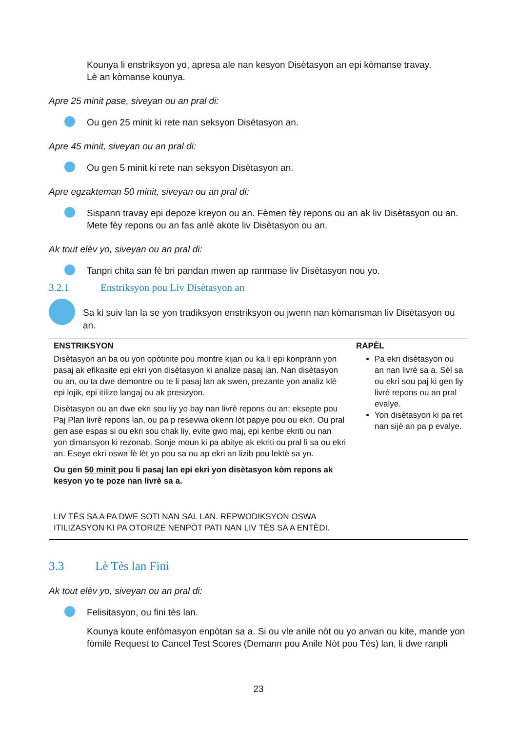Kounya li enstriksyon yo, apresa ale nan kesyon Disètasyon an epi kòmanse travay.
Lè an kòmanse kounya.
Apre 25 minit pase, siveyan ou an pral di:
Ou gen 25 minit ki rete nan seksyon Disètasyon an.
Apre 45 minit, siveyan ou an pral di:
Ou gen 5 minit ki rete nan seksyon Disètasyon an.
Apre egzakteman 50 minit, siveyan ou an pral di:
Sispann travay epi depoze kreyon ou an. Fèmen fèy repons ou an ak liv Disètasyon ou an. Mete fèy repons ou an fas anlè akote liv Disètasyon ou an.
Ak tout elèv yo, siveyan ou an pral di:
Tanpri chita san fè bri pandan mwen ap ranmase liv Disètasyon nou yo.
3.2.1 Enstriksyon pou Liv Disètasyon an
Sa ki suiv lan la se yon tradiksyon enstriksyon ou jwenn nan kòmansman liv Disètasyon ou an.
| ENSTRIKSYON | RAPÈL |
| --- | --- |
| Disètasyon an ba ou yon opòtinite pou montre kijan ou ka li epi konprann yon pasaj ak efikasite epi ekri yon disètasyon ki analize pasaj lan. Nan disètasyon ou an, ou ta dwe demontre ou te li pasaj lan ak swen, prezante yon analiz klè epi lojik, epi itilize langaj ou ak presizyon. Disètasyon ou an dwe ekri sou liy yo bay nan livrè repons ou an; eksepte pou Paj Plan livrè repons lan, ou pa p resevwa okenn lòt papye pou ou ekri. Ou pral gen ase espas si ou ekri sou chak liy, evite gwo maj, epi kenbe ekriti ou nan yon dimansyon ki rezonab. Sonje moun ki pa abitye ak ekriti ou pral li sa ou ekri an. Eseye ekri oswa fè lèt yo pou sa ou ap ekri an lizib pou lektè sa yo. Ou gen 50 minit pou li pasaj lan epi ekri yon disètasyon kòm repons ak kesyon yo te poze nan livrè sa a. LIV TÈS SA A PA DWE SOTI NAN SAL LAN. REPWODIKSYON OSWA ITILIZASYON KI PA OTORIZE NENPÒT PATI NAN LIV TÈS SA A ENTÈDI. | Pa ekri disètasyon ou an nan livrè sa a. Sèl sa ou ekri sou paj ki gen liy livrè repons ou an pral evalye. Yon disètasyon ki pa ret nan sijè an pa p evalye. |
3.3 Lè Tès lan Fini
Ak tout elèv yo, siveyan ou an pral di:
Felisitasyon, ou fini tès lan.
Kounya koute enfòmasyon enpòtan sa a. Si ou vle anile nòt ou yo anvan ou kite, mande yon fòmilè Request to Cancel Test Scores (Demann pou Anile Nòt pou Tès) lan, li dwe ranpli
23